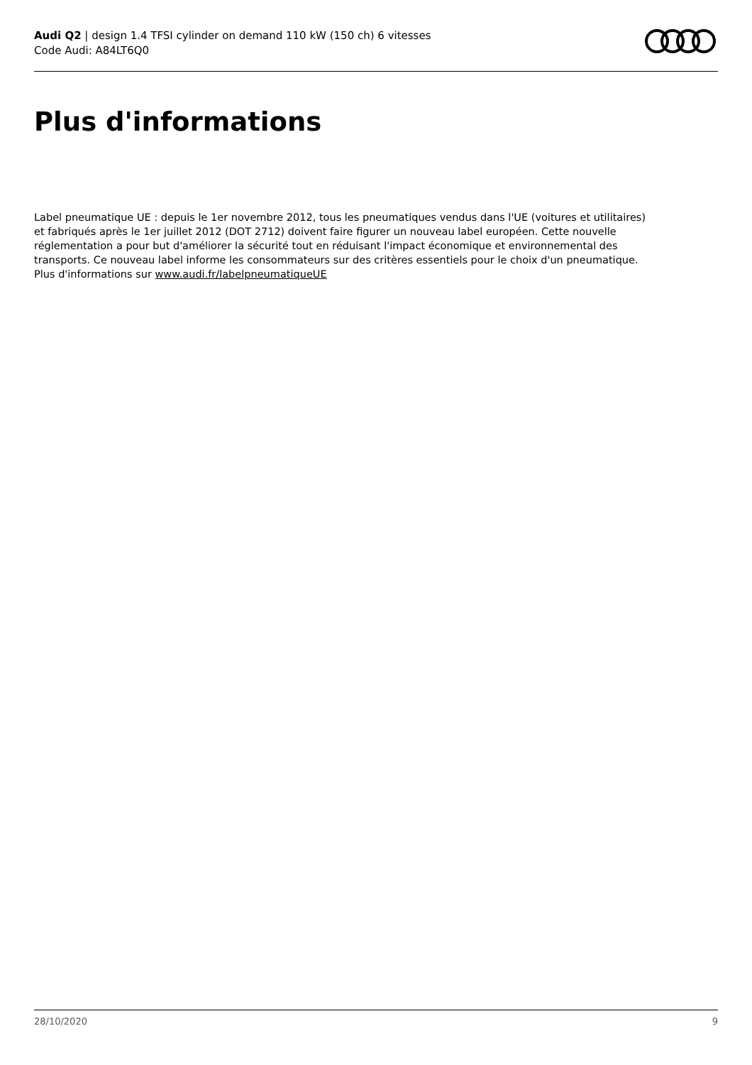Audi Q2 | design 1.4 TFSI cylinder on demand 110 kW (150 ch) 6 vitesses
Code Audi: A84LT6Q0
Plus d'informations
Label pneumatique UE : depuis le 1er novembre 2012, tous les pneumatiques vendus dans l'UE (voitures et utilitaires) et fabriqués après le 1er juillet 2012 (DOT 2712) doivent faire figurer un nouveau label européen. Cette nouvelle réglementation a pour but d'améliorer la sécurité tout en réduisant l'impact économique et environnemental des transports. Ce nouveau label informe les consommateurs sur des critères essentiels pour le choix d'un pneumatique. Plus d'informations sur www.audi.fr/labelpneumatiqueUE
28/10/2020 9